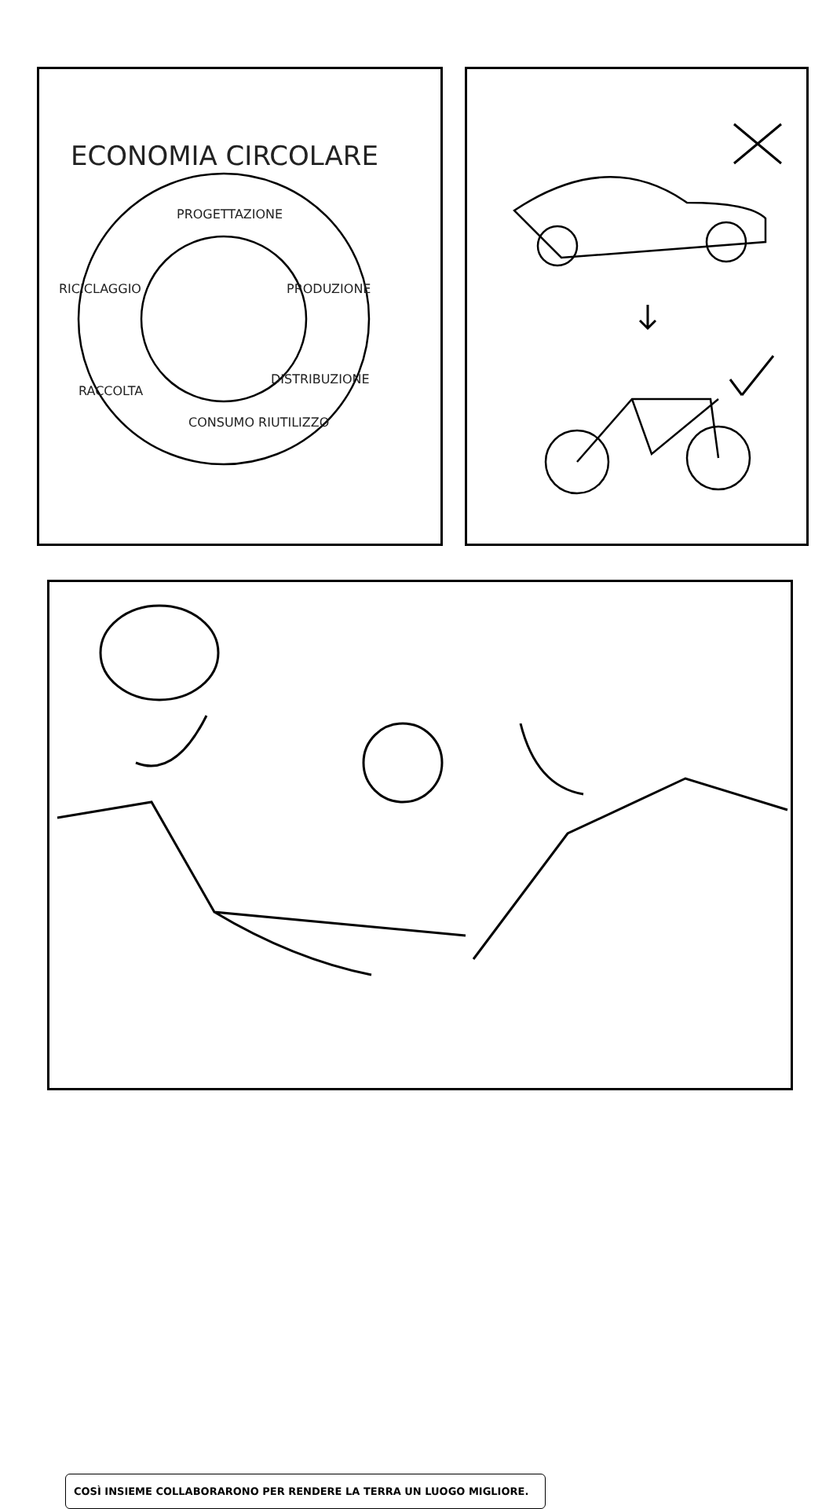ECONOMIA CIRCOLARE
PROGETTAZIONE
RICICLAGGIO PRODUZIONE
DISTRIBUZIONE
RACCOLTA
CONSUMO RIUTILIZZO
COSÌ INSIEME COLLABORARONO PER RENDERE LA TERRA UN LUOGO MIGLIORE.